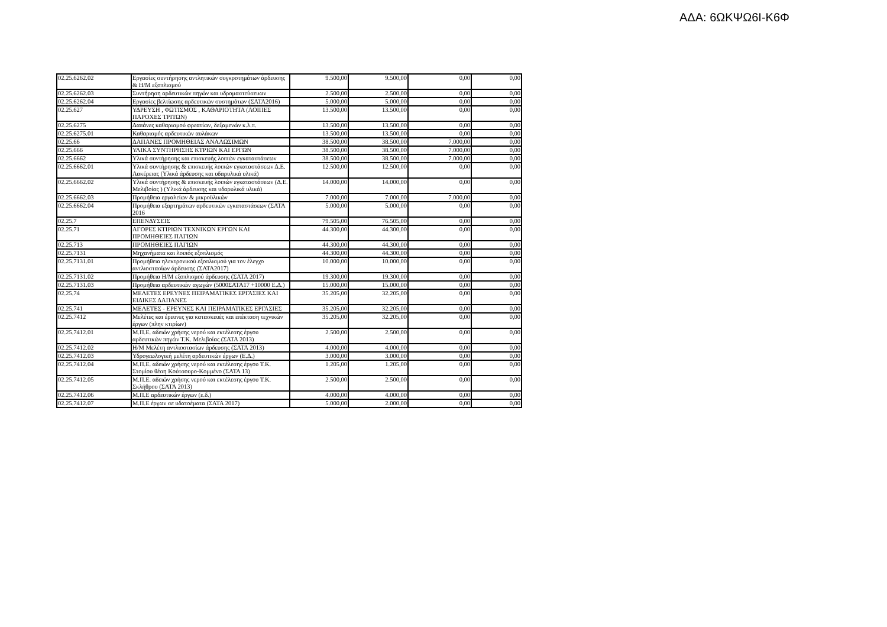ΑΔΑ: 6ΩΚΨΩ6Ι-Κ6Φ
| 02.25.6262.02 | Εργασίες συντήρησης αντλητικών συγκροτημάτων άρδευσης & Η/Μ εξοπλισμού | 9.500,00 | 9.500,00 | 0,00 | 0,00 |
| 02.25.6262.03 | Συντήρηση αρδευτικών πηγών και υδρομαστεύσευων | 2.500,00 | 2.500,00 | 0,00 | 0,00 |
| 02.25.6262.04 | Εργασίες βελτίωσης αρδευτικών συστημάτων (ΣΑΤΑ2016) | 5.000,00 | 5.000,00 | 0,00 | 0,00 |
| 02.25.627 | ΥΔΡΕΥΣΗ , ΦΩΤΙΣΜΟΣ , ΚΑΘΑΡΙΟΤΗΤΑ (ΛΟΙΠΕΣ ΠΑΡΟΧΕΣ ΤΡΙΤΩΝ) | 13.500,00 | 13.500,00 | 0,00 | 0,00 |
| 02.25.6275 | Δαπάνες καθαρισμού φρεατίων, δεξαμενών κ.λ.π. | 13.500,00 | 13.500,00 | 0,00 | 0,00 |
| 02.25.6275.01 | Καθαρισμός αρδευτικών αυλάκων | 13.500,00 | 13.500,00 | 0,00 | 0,00 |
| 02.25.66 | ΔΑΠΑΝΕΣ ΠΡΟΜΗΘΕΙΑΣ ΑΝΑΛΩΣΙΜΩΝ | 38.500,00 | 38.500,00 | 7.000,00 | 0,00 |
| 02.25.666 | ΥΛΙΚΑ ΣΥΝΤΗΡΗΣΗΣ ΚΤΡΙΩΝ ΚΑΙ ΕΡΓΩΝ | 38.500,00 | 38.500,00 | 7.000,00 | 0,00 |
| 02.25.6662 | Υλικά συντήρησης και επισκευής λοιπών εγκαταστάσεων | 38.500,00 | 38.500,00 | 7.000,00 | 0,00 |
| 02.25.6662.01 | Υλικά συντήρησης & επισκευής λοιπών εγκαταστάσεων Δ.Ε. Λακέρειας (Υλικά άρδευσης και υδαρυλικά υλικά) | 12.500,00 | 12.500,00 | 0,00 | 0,00 |
| 02.25.6662.02 | Υλικά συντήρησης & επισκευής λοιπών εγκαταστάσεων (Δ.Ε. Μελιβοίας ) (Υλικά άρδευσης και υδαρυλικά υλικά) | 14.000,00 | 14.000,00 | 0,00 | 0,00 |
| 02.25.6662.03 | Προμήθεια εργαλείων & μικροϋλικών | 7.000,00 | 7.000,00 | 7.000,00 | 0,00 |
| 02.25.6662.04 | Προμήθεια εξαρτημάτων αρδευτικών εγκαταστάσεων (ΣΑΤΑ 2016 | 5.000,00 | 5.000,00 | 0,00 | 0,00 |
| 02.25.7 | ΕΠΕΝΔΥΣΕΙΣ | 79.505,00 | 76.505,00 | 0,00 | 0,00 |
| 02.25.71 | ΑΓΟΡΕΣ ΚΤΙΡΙΩΝ ΤΕΧΝΙΚΩΝ ΕΡΓΩΝ ΚΑΙ ΠΡΟΜΗΘΕΙΕΣ ΠΑΓΙΩΝ | 44.300,00 | 44.300,00 | 0,00 | 0,00 |
| 02.25.713 | ΠΡΟΜΗΘΕΙΕΣ ΠΑΓΙΩΝ | 44.300,00 | 44.300,00 | 0,00 | 0,00 |
| 02.25.7131 | Μηχανήματα και λοιπός εξοπλισμός | 44.300,00 | 44.300,00 | 0,00 | 0,00 |
| 02.25.7131.01 | Προμήθεια ηλεκτρονικού εξοπλισμού για τον έλεγχο αντλιοστασίων άρδευσης (ΣΑΤΑ2017) | 10.000,00 | 10.000,00 | 0,00 | 0,00 |
| 02.25.7131.02 | Προμήθεια Η/Μ εξοπλισμού άρδευσης (ΣΑΤΑ 2017) | 19.300,00 | 19.300,00 | 0,00 | 0,00 |
| 02.25.7131.03 | Προμήθεια αρδευτικών αγωγών (5000ΣΑΤΑ17 +10000 Ε.Δ.) | 15.000,00 | 15.000,00 | 0,00 | 0,00 |
| 02.25.74 | ΜΕΛΕΤΕΣ ΕΡΕΥΝΕΣ ΠΕΙΡΑΜΑΤΙΚΕΣ ΕΡΓΑΣΙΕΣ ΚΑΙ ΕΙΔΙΚΕΣ ΔΑΠΑΝΕΣ | 35.205,00 | 32.205,00 | 0,00 | 0,00 |
| 02.25.741 | ΜΕΛΕΤΕΣ - ΕΡΕΥΝΕΣ ΚΑΙ ΠΕΙΡΑΜΑΤΙΚΕΣ ΕΡΓΑΣΙΕΣ | 35.205,00 | 32.205,00 | 0,00 | 0,00 |
| 02.25.7412 | Μελέτες και έρευνες για κατασκευές και επέκταση τεχνικών έργων (πλην κτιρίων) | 35.205,00 | 32.205,00 | 0,00 | 0,00 |
| 02.25.7412.01 | Μ.Π.Ε. αδειών χρήσης νερού και εκτέλεσης έργου αρδευτικών πηγών Τ.Κ. Μελιβοίας (ΣΑΤΑ 2013) | 2.500,00 | 2.500,00 | 0,00 | 0,00 |
| 02.25.7412.02 | Η/Μ Μελέτη αντλιοστασίων άρδευσης (ΣΑΤΑ 2013) | 4.000,00 | 4.000,00 | 0,00 | 0,00 |
| 02.25.7412.03 | Υδρογεωλογική μελέτη αρδευτικών έργων (Ε.Δ.) | 3.000,00 | 3.000,00 | 0,00 | 0,00 |
| 02.25.7412.04 | Μ.Π.Ε. αδειών χρήσης νερού και εκτέλεσης έργου Τ.Κ. Στομίου θέση Κούτσουρο-Κομμένο (ΣΑΤΑ 13) | 1.205,00 | 1.205,00 | 0,00 | 0,00 |
| 02.25.7412.05 | Μ.Π.Ε. αδειών χρήσης νερού και εκτέλεσης έργου Τ.Κ. Σκλήθρου (ΣΑΤΑ 2013) | 2.500,00 | 2.500,00 | 0,00 | 0,00 |
| 02.25.7412.06 | Μ.Π.Ε αρδευτικών έργων (ε.δ.) | 4.000,00 | 4.000,00 | 0,00 | 0,00 |
| 02.25.7412.07 | Μ.Π.Ε έργων σε υδατοέματα (ΣΑΤΑ 2017) | 5.000,00 | 2.000,00 | 0,00 | 0,00 |